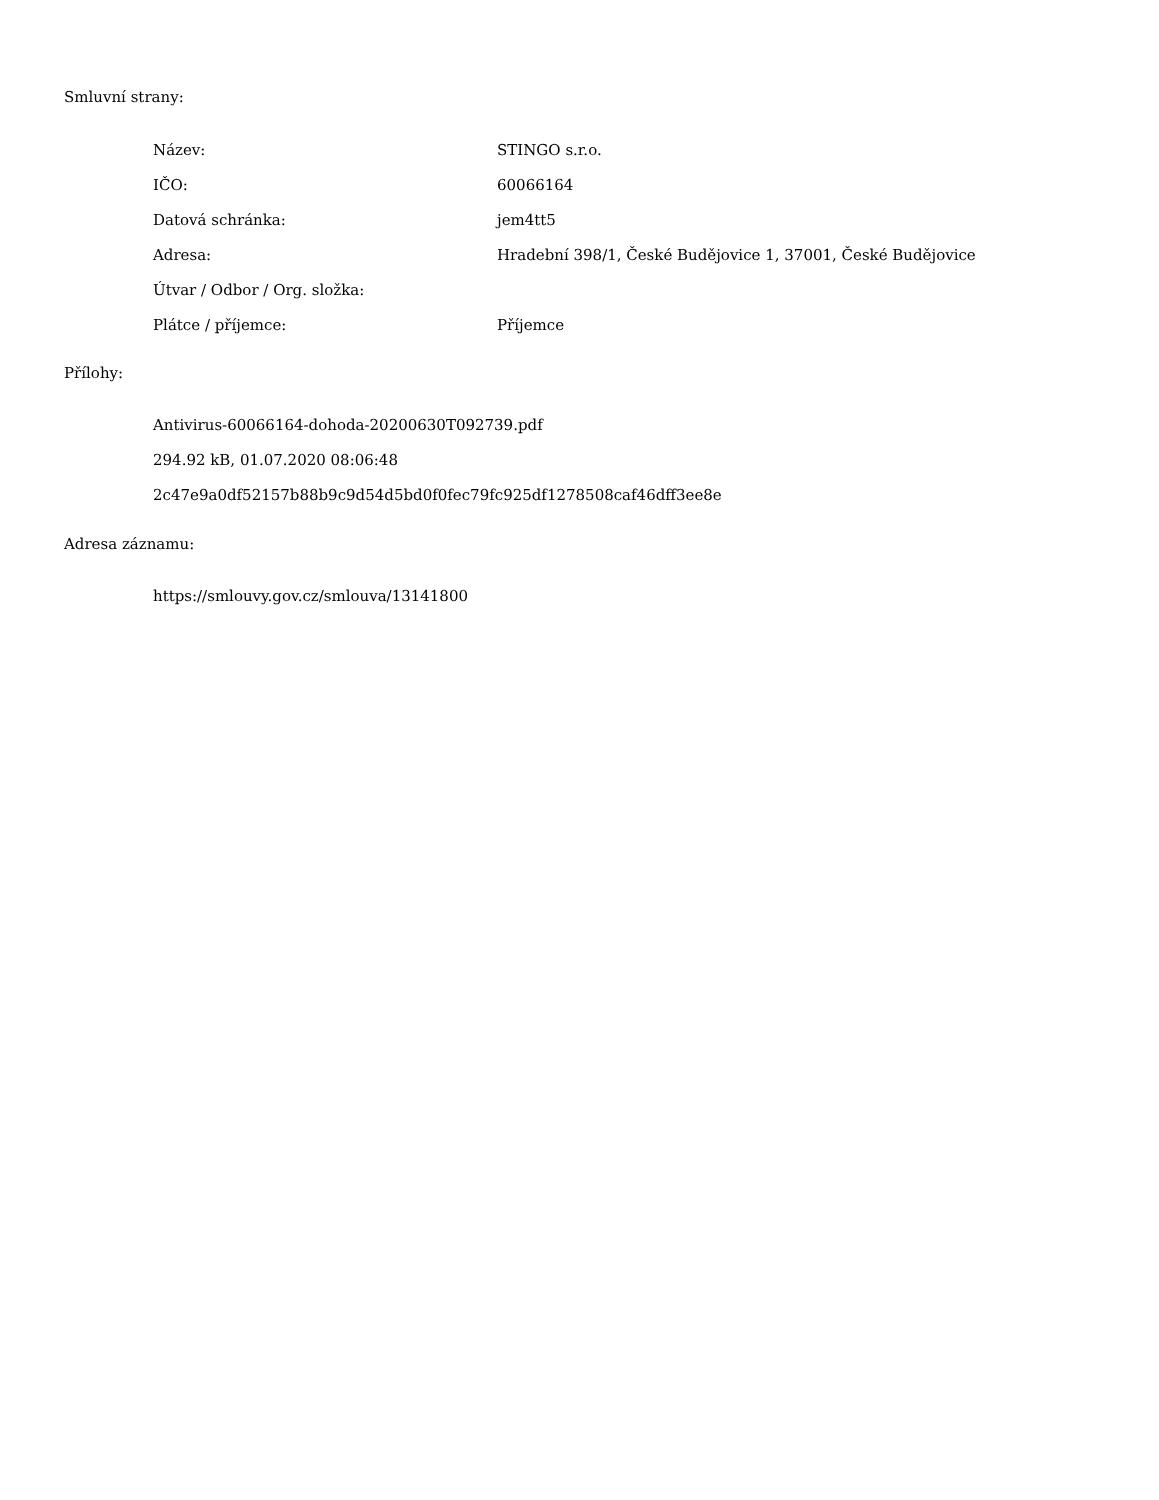Smluvní strany:
| Název: | STINGO s.r.o. |
| IČO: | 60066164 |
| Datová schránka: | jem4tt5 |
| Adresa: | Hradební 398/1, České Budějovice 1, 37001, České Budějovice |
| Útvar / Odbor / Org. složka: | |
| Plátce / příjemce: | Příjemce |
Přílohy:
Antivirus-60066164-dohoda-20200630T092739.pdf
294.92 kB, 01.07.2020 08:06:48
2c47e9a0df52157b88b9c9d54d5bd0f0fec79fc925df1278508caf46dff3ee8e
Adresa záznamu:
https://smlouvy.gov.cz/smlouva/13141800